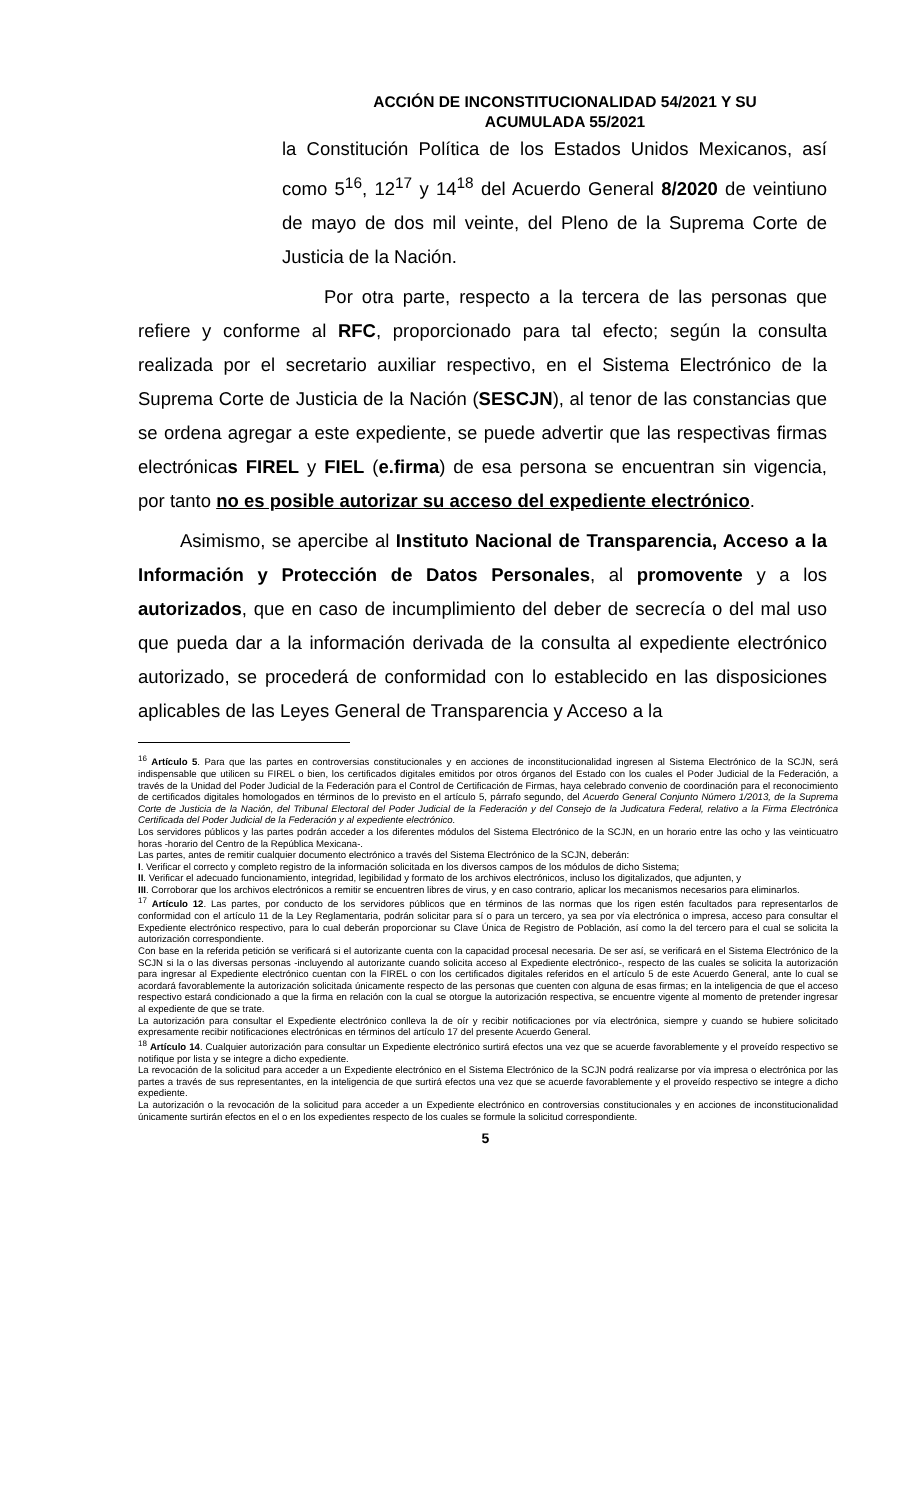ACCIÓN DE INCONSTITUCIONALIDAD 54/2021 Y SU ACUMULADA 55/2021
la Constitución Política de los Estados Unidos Mexicanos, así como 5<sup>16</sup>, 12<sup>17</sup> y 14<sup>18</sup> del Acuerdo General 8/2020 de veintiuno de mayo de dos mil veinte, del Pleno de la Suprema Corte de Justicia de la Nación.
Por otra parte, respecto a la tercera de las personas que refiere y conforme al RFC, proporcionado para tal efecto; según la consulta realizada por el secretario auxiliar respectivo, en el Sistema Electrónico de la Suprema Corte de Justicia de la Nación (SESCJN), al tenor de las constancias que se ordena agregar a este expediente, se puede advertir que las respectivas firmas electrónicas FIREL y FIEL (e.firma) de esa persona se encuentran sin vigencia, por tanto no es posible autorizar su acceso del expediente electrónico.
Asimismo, se apercibe al Instituto Nacional de Transparencia, Acceso a la Información y Protección de Datos Personales, al promovente y a los autorizados, que en caso de incumplimiento del deber de secrecía o del mal uso que pueda dar a la información derivada de la consulta al expediente electrónico autorizado, se procederá de conformidad con lo establecido en las disposiciones aplicables de las Leyes General de Transparencia y Acceso a la
<sup>16</sup> Artículo 5. Para que las partes en controversias constitucionales y en acciones de inconstitucionalidad ingresen al Sistema Electrónico de la SCJN, será indispensable que utilicen su FIREL o bien, los certificados digitales emitidos por otros órganos del Estado con los cuales el Poder Judicial de la Federación, a través de la Unidad del Poder Judicial de la Federación para el Control de Certificación de Firmas, haya celebrado convenio de coordinación para el reconocimiento de certificados digitales homologados en términos de lo previsto en el artículo 5, párrafo segundo, del Acuerdo General Conjunto Número 1/2013, de la Suprema Corte de Justicia de la Nación, del Tribunal Electoral del Poder Judicial de la Federación y del Consejo de la Judicatura Federal, relativo a la Firma Electrónica Certificada del Poder Judicial de la Federación y al expediente electrónico.
Los servidores públicos y las partes podrán acceder a los diferentes módulos del Sistema Electrónico de la SCJN, en un horario entre las ocho y las veinticuatro horas -horario del Centro de la República Mexicana-.
Las partes, antes de remitir cualquier documento electrónico a través del Sistema Electrónico de la SCJN, deberán:
I. Verificar el correcto y completo registro de la información solicitada en los diversos campos de los módulos de dicho Sistema;
II. Verificar el adecuado funcionamiento, integridad, legibilidad y formato de los archivos electrónicos, incluso los digitalizados, que adjunten, y
III. Corroborar que los archivos electrónicos a remitir se encuentren libres de virus, y en caso contrario, aplicar los mecanismos necesarios para eliminarlos.
<sup>17</sup> Artículo 12. Las partes, por conducto de los servidores públicos que en términos de las normas que los rigen estén facultados para representarlos de conformidad con el artículo 11 de la Ley Reglamentaria, podrán solicitar para sí o para un tercero, ya sea por vía electrónica o impresa, acceso para consultar el Expediente electrónico respectivo, para lo cual deberán proporcionar su Clave Única de Registro de Población, así como la del tercero para el cual se solicita la autorización correspondiente.
Con base en la referida petición se verificará si el autorizante cuenta con la capacidad procesal necesaria. De ser así, se verificará en el Sistema Electrónico de la SCJN si la o las diversas personas -incluyendo al autorizante cuando solicita acceso al Expediente electrónico-, respecto de las cuales se solicita la autorización para ingresar al Expediente electrónico cuentan con la FIREL o con los certificados digitales referidos en el artículo 5 de este Acuerdo General, ante lo cual se acordará favorablemente la autorización solicitada únicamente respecto de las personas que cuenten con alguna de esas firmas; en la inteligencia de que el acceso respectivo estará condicionado a que la firma en relación con la cual se otorgue la autorización respectiva, se encuentre vigente al momento de pretender ingresar al expediente de que se trate.
La autorización para consultar el Expediente electrónico conlleva la de oír y recibir notificaciones por vía electrónica, siempre y cuando se hubiere solicitado expresamente recibir notificaciones electrónicas en términos del artículo 17 del presente Acuerdo General.
<sup>18</sup> Artículo 14. Cualquier autorización para consultar un Expediente electrónico surtirá efectos una vez que se acuerde favorablemente y el proveído respectivo se notifique por lista y se integre a dicho expediente.
La revocación de la solicitud para acceder a un Expediente electrónico en el Sistema Electrónico de la SCJN podrá realizarse por vía impresa o electrónica por las partes a través de sus representantes, en la inteligencia de que surtirá efectos una vez que se acuerde favorablemente y el proveído respectivo se integre a dicho expediente.
La autorización o la revocación de la solicitud para acceder a un Expediente electrónico en controversias constitucionales y en acciones de inconstitucionalidad únicamente surtirán efectos en el o en los expedientes respecto de los cuales se formule la solicitud correspondiente.
5